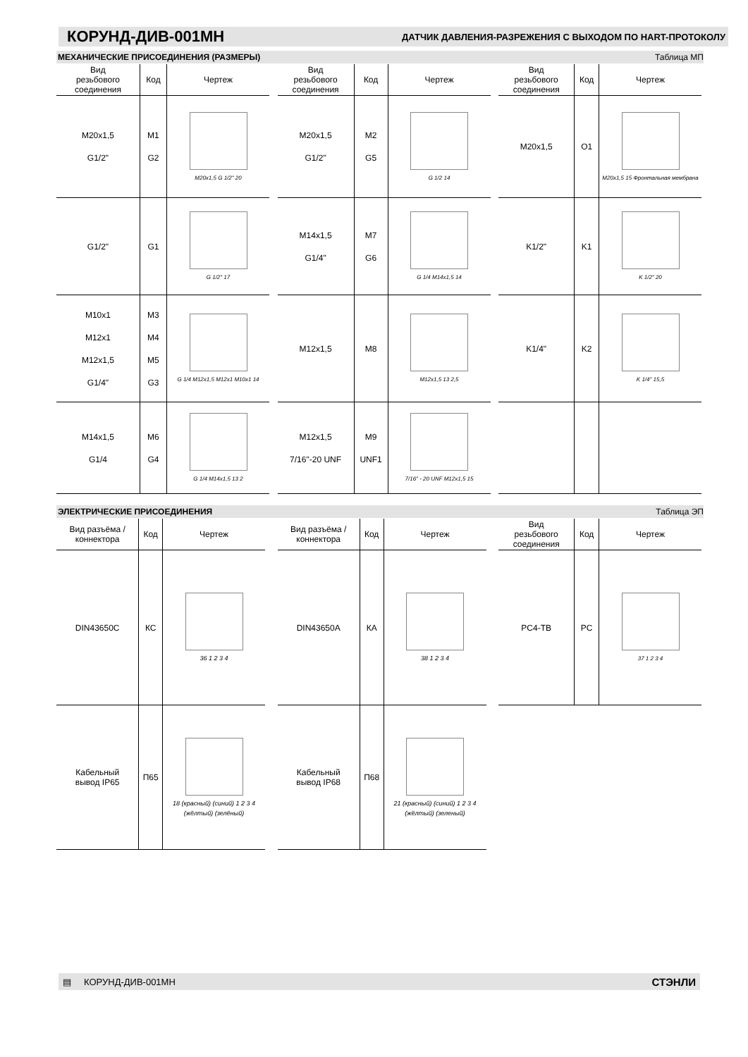КОРУНД-ДИВ-001МН
ДАТЧИК ДАВЛЕНИЯ-РАЗРЕЖЕНИЯ С ВЫХОДОМ ПО HART-ПРОТОКОЛУ
МЕХАНИЧЕСКИЕ ПРИСОЕДИНЕНИЯ (РАЗМЕРЫ) Таблица МП
| Вид резьбового соединения | Код | Чертеж |
| --- | --- | --- |
| M20x1,5 G1/2" | M1 G2 | M20x1,5 G 1/2" 20 |
| G1/2" | G1 | G 1/2" 17 |
| M10x1 M12x1 M12x1,5 G1/4" | M3 M4 M5 G3 | G 1/4 M12x1,5 M12x1 M10x1 14 |
| M14x1,5 G1/4 | M6 G4 | G 1/4 M14x1,5 13 2 |
| Вид резьбового соединения | Код | Чертеж |
| --- | --- | --- |
| M20x1,5 G1/2" | M2 G5 | G 1/2 14 |
| M14x1,5 G1/4" | M7 G6 | G 1/4 M14x1,5 14 |
| M12x1,5 | M8 | M12x1,5 13 2,5 |
| M12x1,5 7/16"-20 UNF | M9 UNF1 | 7/16" - 20 UNF M12x1,5 15 |
| Вид резьбового соединения | Код | Чертеж |
| --- | --- | --- |
| M20x1,5 | O1 | M20x1,5 15 Фронтальная мембрана |
| K1/2" | K1 | K 1/2" 20 |
| K1/4" | K2 | K 1/4" 15,5 |
ЭЛЕКТРИЧЕСКИЕ ПРИСОЕДИНЕНИЯ Таблица ЭП
| Вид разъёма / коннектора | Код | Чертеж |
| --- | --- | --- |
| DIN43650C | КС | 36 1 2 3 4 |
| Кабельный вывод IP65 | П65 | 18 (красный) (синий) 1 2 3 4 (жёлтый) (зелёный) |
| Вид разъёма / коннектора | Код | Чертеж |
| --- | --- | --- |
| DIN43650A | КА | 38 1 2 3 4 |
| Кабельный вывод IP68 | П68 | 21 (красный) (синий) 1 2 3 4 (жёлтый) (зеленый) |
| Вид резьбового соединения | Код | Чертеж |
| --- | --- | --- |
| PC4-TB | PC | 37 1 2 3 4 |
▤ КОРУНД-ДИВ-001МН СТЭНЛИ